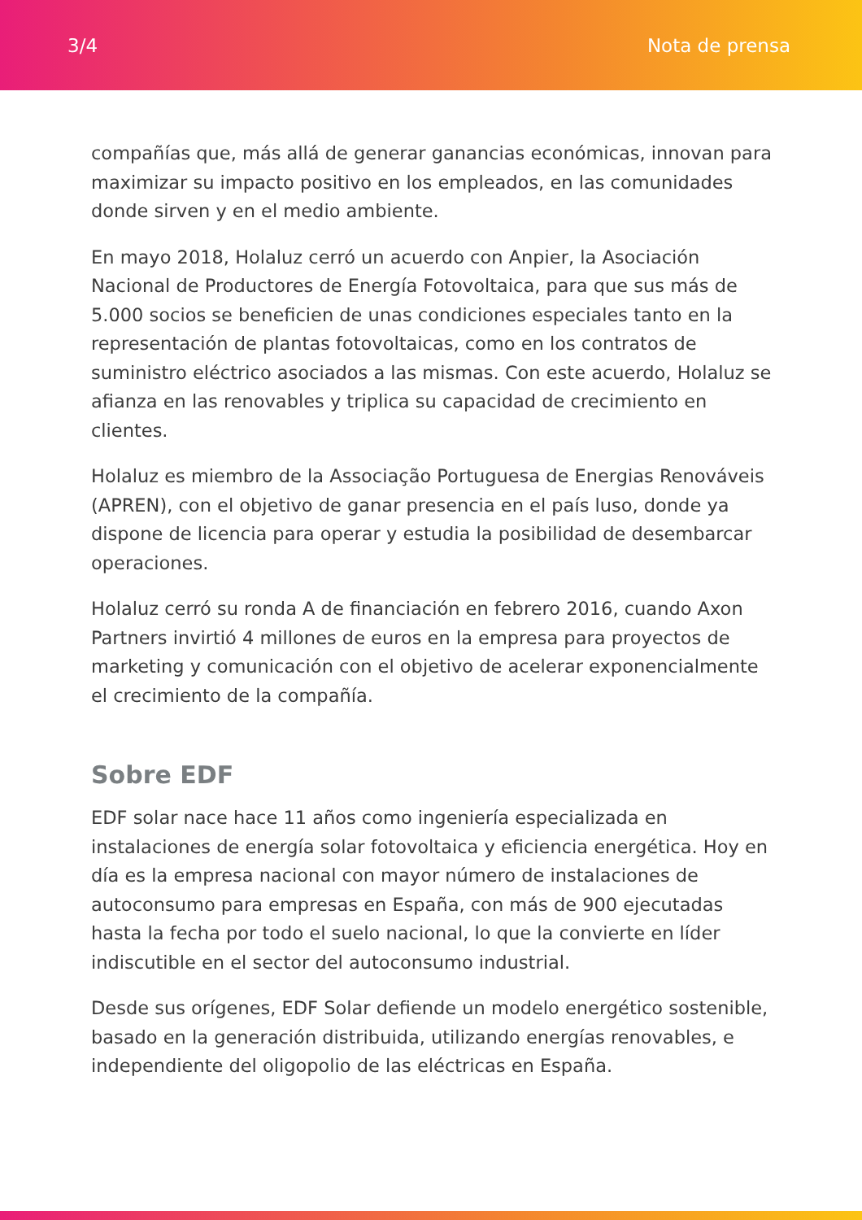3/4 Nota de prensa
compañías que, más allá de generar ganancias económicas, innovan para maximizar su impacto positivo en los empleados, en las comunidades donde sirven y en el medio ambiente.
En mayo 2018, Holaluz cerró un acuerdo con Anpier, la Asociación Nacional de Productores de Energía Fotovoltaica, para que sus más de 5.000 socios se beneficien de unas condiciones especiales tanto en la representación de plantas fotovoltaicas, como en los contratos de suministro eléctrico asociados a las mismas. Con este acuerdo, Holaluz se afianza en las renovables y triplica su capacidad de crecimiento en clientes.
Holaluz es miembro de la Associação Portuguesa de Energias Renováveis (APREN), con el objetivo de ganar presencia en el país luso, donde ya dispone de licencia para operar y estudia la posibilidad de desembarcar operaciones.
Holaluz cerró su ronda A de financiación en febrero 2016, cuando Axon Partners invirtió 4 millones de euros en la empresa para proyectos de marketing y comunicación con el objetivo de acelerar exponencialmente el crecimiento de la compañía.
Sobre EDF
EDF solar nace hace 11 años como ingeniería especializada en instalaciones de energía solar fotovoltaica y eficiencia energética. Hoy en día es la empresa nacional con mayor número de instalaciones de autoconsumo para empresas en España, con más de 900 ejecutadas hasta la fecha por todo el suelo nacional, lo que la convierte en líder indiscutible en el sector del autoconsumo industrial.
Desde sus orígenes, EDF Solar defiende un modelo energético sostenible, basado en la generación distribuida, utilizando energías renovables, e independiente del oligopolio de las eléctricas en España.